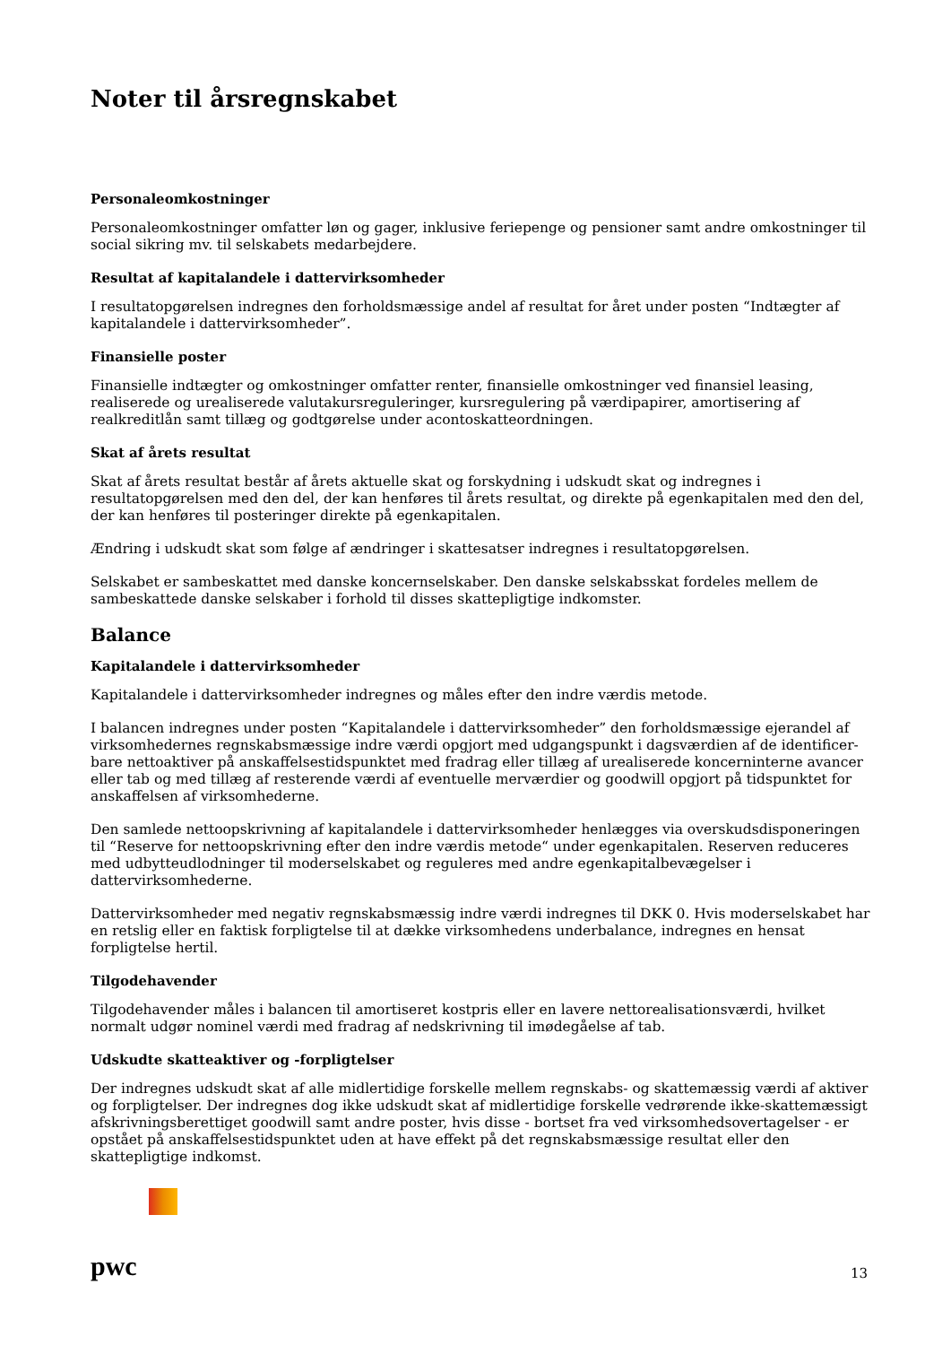Noter til årsregnskabet
Personaleomkostninger
Personaleomkostninger omfatter løn og gager, inklusive feriepenge og pensioner samt andre omkostninger til social sikring mv. til selskabets medarbejdere.
Resultat af kapitalandele i dattervirksomheder
I resultatopgørelsen indregnes den forholdsmæssige andel af resultat for året under posten “Indtægter af kapitalandele i dattervirksomheder”.
Finansielle poster
Finansielle indtægter og omkostninger omfatter renter, finansielle omkostninger ved finansiel leasing, realiserede og urealiserede valutakursreguleringer, kursregulering på værdipapirer, amortisering af realkreditlån samt tillæg og godtgørelse under acontoskatteordningen.
Skat af årets resultat
Skat af årets resultat består af årets aktuelle skat og forskydning i udskudt skat og indregnes i resultatopgørelsen med den del, der kan henføres til årets resultat, og direkte på egenkapitalen med den del, der kan henføres til posteringer direkte på egenkapitalen.
Ændring i udskudt skat som følge af ændringer i skattesatser indregnes i resultatopgørelsen.
Selskabet er sambeskattet med danske koncernselskaber. Den danske selskabsskat fordeles mellem de sambeskattede danske selskaber i forhold til disses skattepligtige indkomster.
Balance
Kapitalandele i dattervirksomheder
Kapitalandele i dattervirksomheder indregnes og måles efter den indre værdis metode.
I balancen indregnes under posten “Kapitalandele i dattervirksomheder” den forholdsmæssige ejerandel af virksomhedernes regnskabsmæssige indre værdi opgjort med udgangspunkt i dagsværdien af de identificer­bare nettoaktiver på anskaffelsestidspunktet med fradrag eller tillæg af urealiserede koncerninterne avancer eller tab og med tillæg af resterende værdi af eventuelle merværdier og goodwill opgjort på tidspunktet for anskaffelsen af virksomhederne.
Den samlede nettoopskrivning af kapitalandele i dattervirksomheder henlægges via overskudsdisponeringen til “Reserve for nettoopskrivning efter den indre værdis metode“ under egenkapitalen. Reserven reduceres med udbytteudlodninger til moderselskabet og reguleres med andre egenkapitalbevægelser i dattervirksomhederne.
Dattervirksomheder med negativ regnskabsmæssig indre værdi indregnes til DKK 0. Hvis moderselskabet har en retslig eller en faktisk forpligtelse til at dække virksomhedens underbalance, indregnes en hensat forpligtelse hertil.
Tilgodehavender
Tilgodehavender måles i balancen til amortiseret kostpris eller en lavere nettorealisationsværdi, hvilket normalt udgør nominel værdi med fradrag af nedskrivning til imødegåelse af tab.
Udskudte skatteaktiver og -forpligtelser
Der indregnes udskudt skat af alle midlertidige forskelle mellem regnskabs- og skattemæssig værdi af aktiver og forpligtelser. Der indregnes dog ikke udskudt skat af midlertidige forskelle vedrørende ikke-skattemæssigt afskrivningsberettiget goodwill samt andre poster, hvis disse - bortset fra ved virksomhedsovertagelser - er opstået på anskaffelsestidspunktet uden at have effekt på det regnskabsmæssige resultat eller den skattepligtige indkomst.
pwc 13